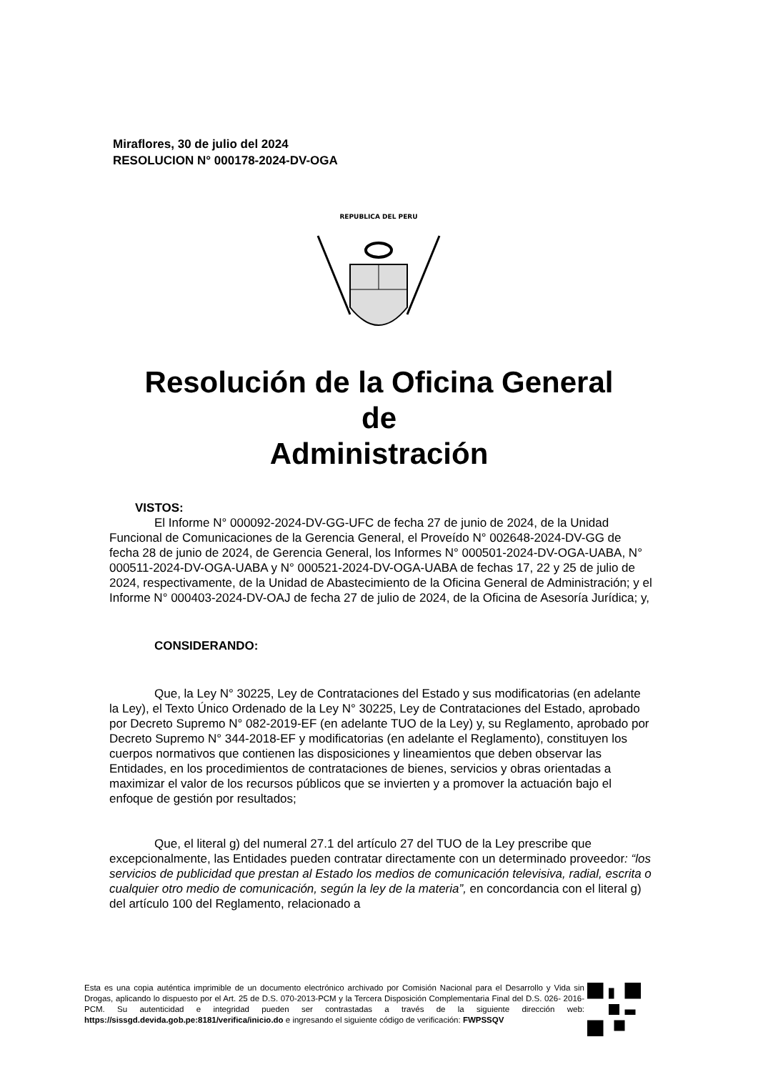Miraflores, 30 de julio del 2024
RESOLUCION N° 000178-2024-DV-OGA
REPUBLICA DEL PERU
Resolución de la Oficina General
de
Administración
VISTOS:
El Informe N° 000092-2024-DV-GG-UFC de fecha 27 de junio de 2024, de la Unidad Funcional de Comunicaciones de la Gerencia General, el Proveído N° 002648-2024-DV-GG de fecha 28 de junio de 2024, de Gerencia General, los Informes N° 000501-2024-DV-OGA-UABA, N° 000511-2024-DV-OGA-UABA y N° 000521-2024-DV-OGA-UABA de fechas 17, 22 y 25 de julio de 2024, respectivamente, de la Unidad de Abastecimiento de la Oficina General de Administración; y el Informe N° 000403-2024-DV-OAJ de fecha 27 de julio de 2024, de la Oficina de Asesoría Jurídica; y,
CONSIDERANDO:
Que, la Ley N° 30225, Ley de Contrataciones del Estado y sus modificatorias (en adelante la Ley), el Texto Único Ordenado de la Ley N° 30225, Ley de Contrataciones del Estado, aprobado por Decreto Supremo N° 082-2019-EF (en adelante TUO de la Ley) y, su Reglamento, aprobado por Decreto Supremo N° 344-2018-EF y modificatorias (en adelante el Reglamento), constituyen los cuerpos normativos que contienen las disposiciones y lineamientos que deben observar las Entidades, en los procedimientos de contrataciones de bienes, servicios y obras orientadas a maximizar el valor de los recursos públicos que se invierten y a promover la actuación bajo el enfoque de gestión por resultados;
Que, el literal g) del numeral 27.1 del artículo 27 del TUO de la Ley prescribe que excepcionalmente, las Entidades pueden contratar directamente con un determinado proveedor: “los servicios de publicidad que prestan al Estado los medios de comunicación televisiva, radial, escrita o cualquier otro medio de comunicación, según la ley de la materia”, en concordancia con el literal g) del artículo 100 del Reglamento, relacionado a
Esta es una copia auténtica imprimible de un documento electrónico archivado por Comisión Nacional para el Desarrollo y Vida sin Drogas, aplicando lo dispuesto por el Art. 25 de D.S. 070-2013-PCM y la Tercera Disposición Complementaria Final del D.S. 026- 2016-PCM. Su autenticidad e integridad pueden ser contrastadas a través de la siguiente dirección web: https://sissgd.devida.gob.pe:8181/verifica/inicio.do e ingresando el siguiente código de verificación: FWPSSQV